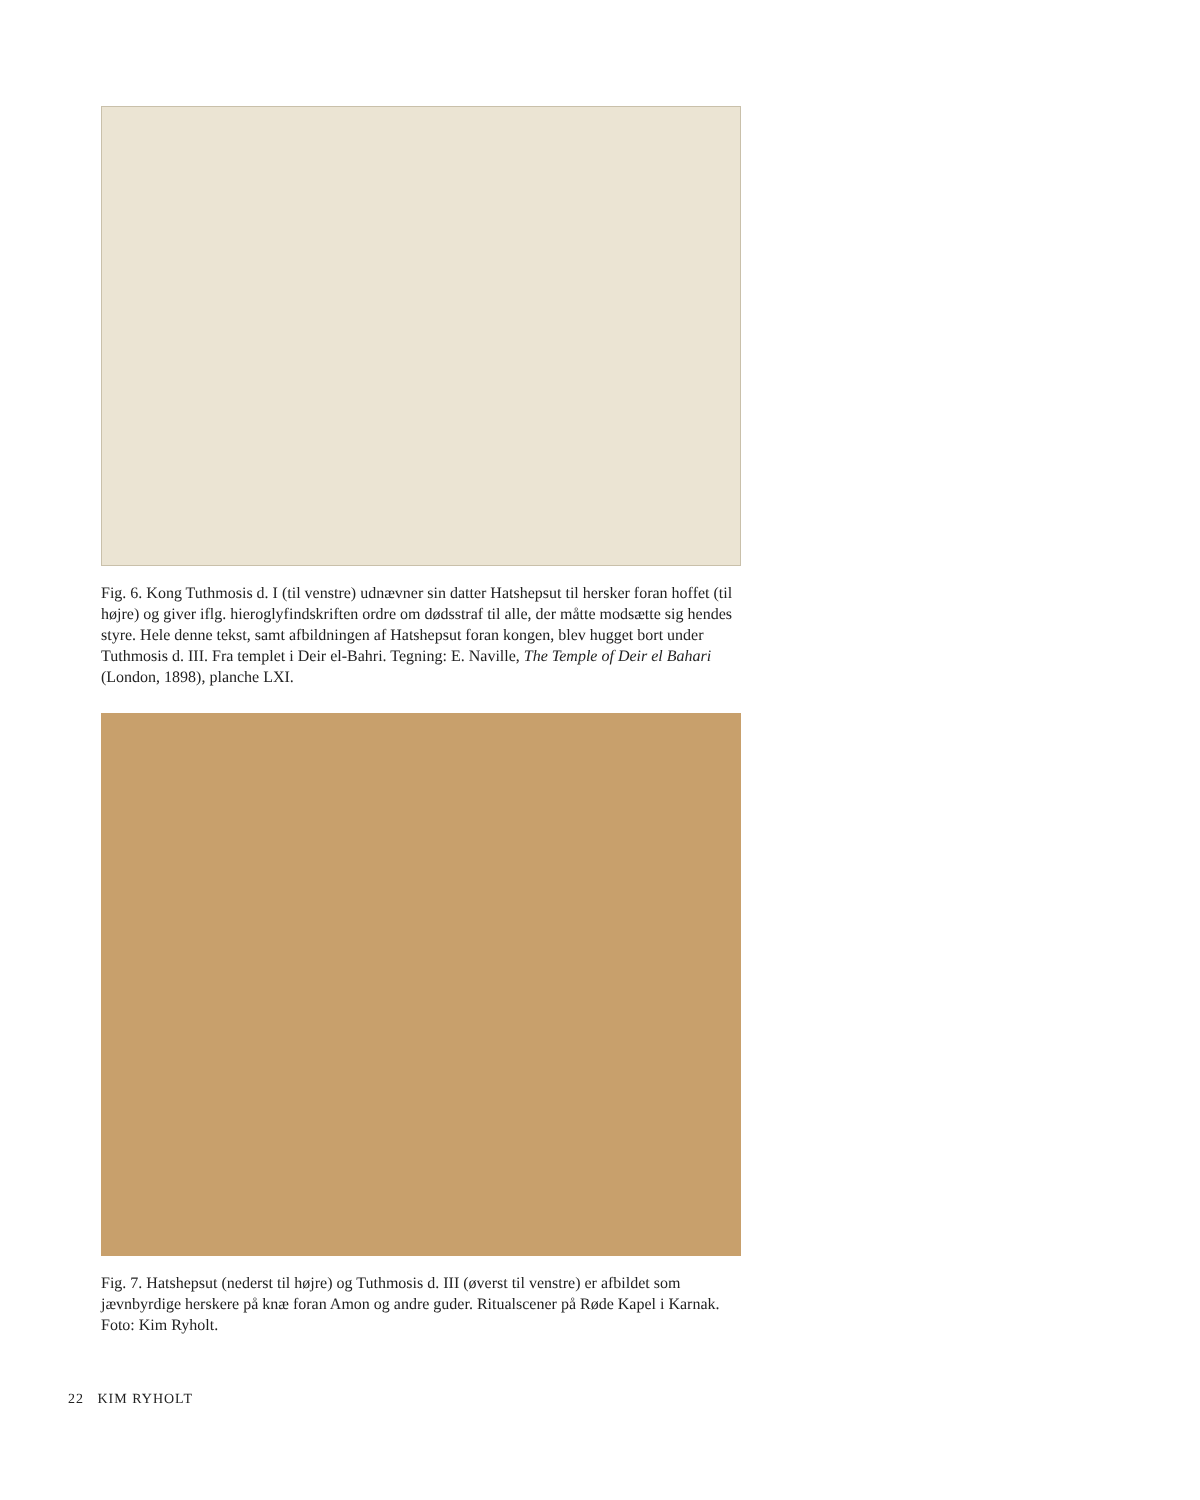Fig. 6. Kong Tuthmosis d. I (til venstre) udnævner sin datter Hatshepsut til hersker foran hoffet (til højre) og giver iflg. hieroglyfindskriften ordre om dødsstraf til alle, der måtte modsætte sig hendes styre. Hele denne tekst, samt afbildningen af Hatshepsut foran kongen, blev hugget bort under Tuthmosis d. III. Fra templet i Deir el-Bahri. Tegning: E. Naville, The Temple of Deir el Bahari (London, 1898), planche LXI.
Fig. 7. Hatshepsut (nederst til højre) og Tuthmosis d. III (øverst til venstre) er afbildet som jævnbyrdige herskere på knæ foran Amon og andre guder. Ritualscener på Røde Kapel i Karnak. Foto: Kim Ryholt.
22 KIM RYHOLT